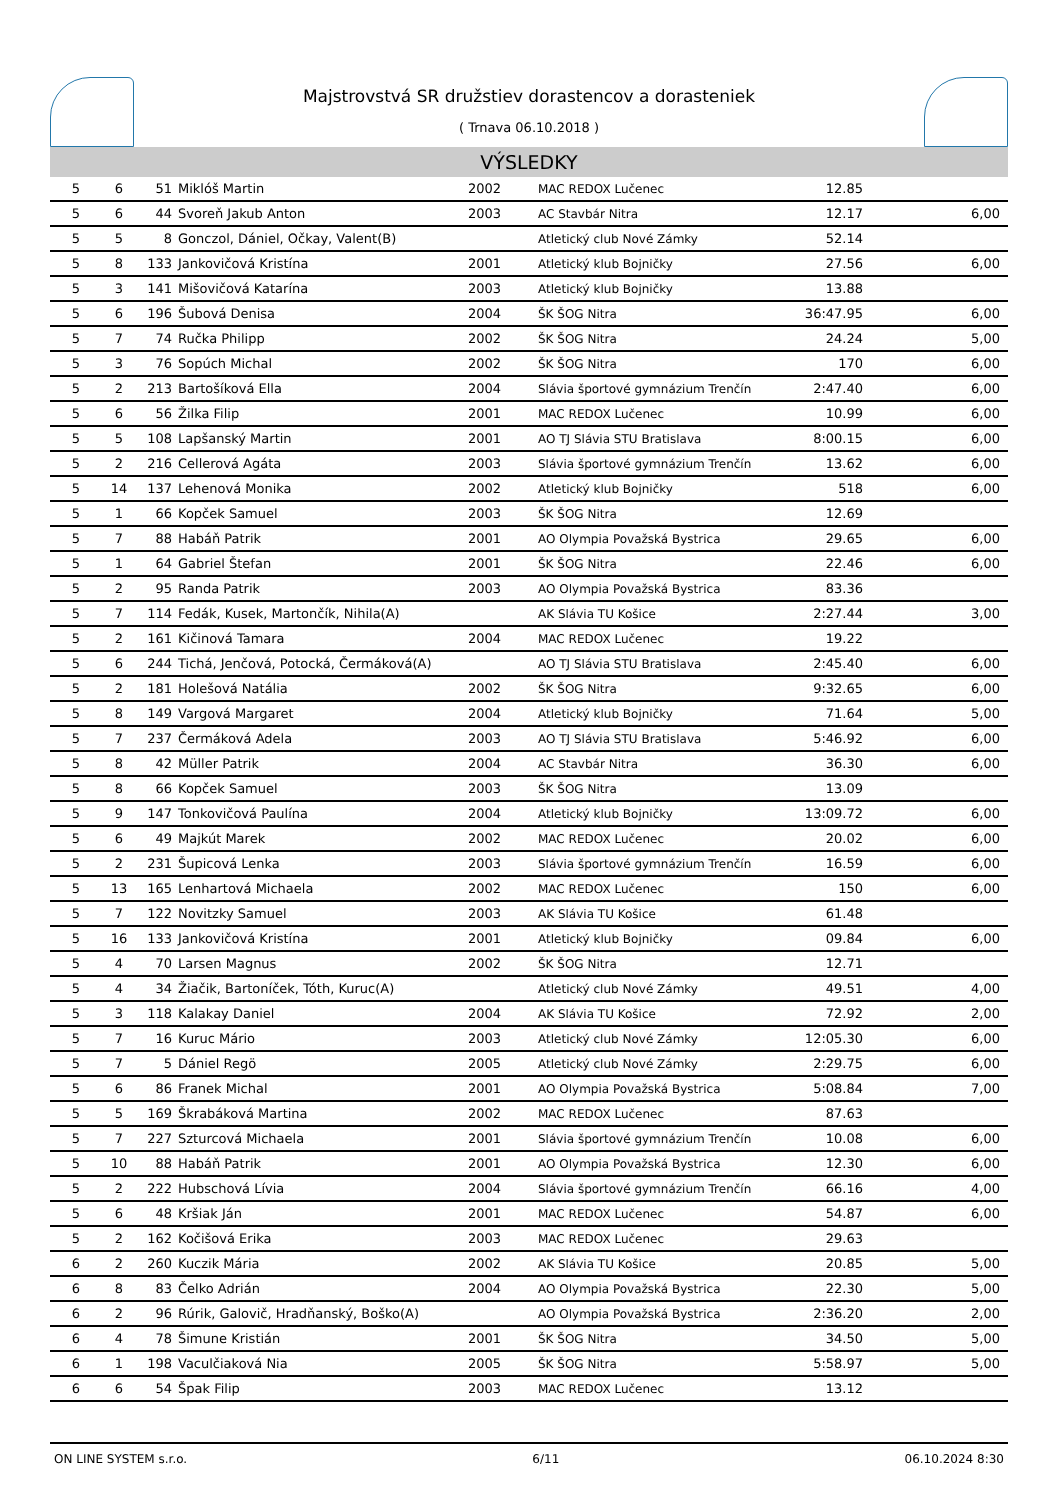Majstrovstvá SR družstiev dorastencov a dorasteniek
( Trnava 06.10.2018 )
VÝSLEDKY
| 5 | 6 | 51 | Miklóš Martin | 2002 | MAC REDOX Lučenec | 12.85 | |
| 5 | 6 | 44 | Svoreň Jakub Anton | 2003 | AC Stavbár Nitra | 12.17 | 6,00 |
| 5 | 5 | 8 | Gonczol, Dániel, Očkay, Valent(B) | | Atletický club Nové Zámky | 52.14 | |
| 5 | 8 | 133 | Jankovičová Kristína | 2001 | Atletický klub Bojničky | 27.56 | 6,00 |
| 5 | 3 | 141 | Mišovičová Katarína | 2003 | Atletický klub Bojničky | 13.88 | |
| 5 | 6 | 196 | Šubová Denisa | 2004 | ŠK ŠOG Nitra | 36:47.95 | 6,00 |
| 5 | 7 | 74 | Ručka Philipp | 2002 | ŠK ŠOG Nitra | 24.24 | 5,00 |
| 5 | 3 | 76 | Sopúch Michal | 2002 | ŠK ŠOG Nitra | 170 | 6,00 |
| 5 | 2 | 213 | Bartošíková Ella | 2004 | Slávia športové gymnázium Trenčín | 2:47.40 | 6,00 |
| 5 | 6 | 56 | Žilka Filip | 2001 | MAC REDOX Lučenec | 10.99 | 6,00 |
| 5 | 5 | 108 | Lapšanský Martin | 2001 | AO TJ Slávia STU Bratislava | 8:00.15 | 6,00 |
| 5 | 2 | 216 | Cellerová Agáta | 2003 | Slávia športové gymnázium Trenčín | 13.62 | 6,00 |
| 5 | 14 | 137 | Lehenová Monika | 2002 | Atletický klub Bojničky | 518 | 6,00 |
| 5 | 1 | 66 | Kopček Samuel | 2003 | ŠK ŠOG Nitra | 12.69 | |
| 5 | 7 | 88 | Habáň Patrik | 2001 | AO Olympia Považská Bystrica | 29.65 | 6,00 |
| 5 | 1 | 64 | Gabriel Štefan | 2001 | ŠK ŠOG Nitra | 22.46 | 6,00 |
| 5 | 2 | 95 | Randa Patrik | 2003 | AO Olympia Považská Bystrica | 83.36 | |
| 5 | 7 | 114 | Fedák, Kusek, Martončík, Nihila(A) | | AK Slávia TU Košice | 2:27.44 | 3,00 |
| 5 | 2 | 161 | Kičinová Tamara | 2004 | MAC REDOX Lučenec | 19.22 | |
| 5 | 6 | 244 | Tichá, Jenčová, Potocká, Čermáková(A) | | AO TJ Slávia STU Bratislava | 2:45.40 | 6,00 |
| 5 | 2 | 181 | Holešová Natália | 2002 | ŠK ŠOG Nitra | 9:32.65 | 6,00 |
| 5 | 8 | 149 | Vargová Margaret | 2004 | Atletický klub Bojničky | 71.64 | 5,00 |
| 5 | 7 | 237 | Čermáková Adela | 2003 | AO TJ Slávia STU Bratislava | 5:46.92 | 6,00 |
| 5 | 8 | 42 | Müller Patrik | 2004 | AC Stavbár Nitra | 36.30 | 6,00 |
| 5 | 8 | 66 | Kopček Samuel | 2003 | ŠK ŠOG Nitra | 13.09 | |
| 5 | 9 | 147 | Tonkovičová Paulína | 2004 | Atletický klub Bojničky | 13:09.72 | 6,00 |
| 5 | 6 | 49 | Majkút Marek | 2002 | MAC REDOX Lučenec | 20.02 | 6,00 |
| 5 | 2 | 231 | Šupicová Lenka | 2003 | Slávia športové gymnázium Trenčín | 16.59 | 6,00 |
| 5 | 13 | 165 | Lenhartová Michaela | 2002 | MAC REDOX Lučenec | 150 | 6,00 |
| 5 | 7 | 122 | Novitzky Samuel | 2003 | AK Slávia TU Košice | 61.48 | |
| 5 | 16 | 133 | Jankovičová Kristína | 2001 | Atletický klub Bojničky | 09.84 | 6,00 |
| 5 | 4 | 70 | Larsen Magnus | 2002 | ŠK ŠOG Nitra | 12.71 | |
| 5 | 4 | 34 | Žiačik, Bartoníček, Tóth, Kuruc(A) | | Atletický club Nové Zámky | 49.51 | 4,00 |
| 5 | 3 | 118 | Kalakay Daniel | 2004 | AK Slávia TU Košice | 72.92 | 2,00 |
| 5 | 7 | 16 | Kuruc Mário | 2003 | Atletický club Nové Zámky | 12:05.30 | 6,00 |
| 5 | 7 | 5 | Dániel Regö | 2005 | Atletický club Nové Zámky | 2:29.75 | 6,00 |
| 5 | 6 | 86 | Franek Michal | 2001 | AO Olympia Považská Bystrica | 5:08.84 | 7,00 |
| 5 | 5 | 169 | Škrabáková Martina | 2002 | MAC REDOX Lučenec | 87.63 | |
| 5 | 7 | 227 | Szturcová Michaela | 2001 | Slávia športové gymnázium Trenčín | 10.08 | 6,00 |
| 5 | 10 | 88 | Habáň Patrik | 2001 | AO Olympia Považská Bystrica | 12.30 | 6,00 |
| 5 | 2 | 222 | Hubschová Lívia | 2004 | Slávia športové gymnázium Trenčín | 66.16 | 4,00 |
| 5 | 6 | 48 | Kršiak Ján | 2001 | MAC REDOX Lučenec | 54.87 | 6,00 |
| 5 | 2 | 162 | Kočišová Erika | 2003 | MAC REDOX Lučenec | 29.63 | |
| 6 | 2 | 260 | Kuczik Mária | 2002 | AK Slávia TU Košice | 20.85 | 5,00 |
| 6 | 8 | 83 | Čelko Adrián | 2004 | AO Olympia Považská Bystrica | 22.30 | 5,00 |
| 6 | 2 | 96 | Rúrik, Galovič, Hradňanský, Boško(A) | | AO Olympia Považská Bystrica | 2:36.20 | 2,00 |
| 6 | 4 | 78 | Šimune Kristián | 2001 | ŠK ŠOG Nitra | 34.50 | 5,00 |
| 6 | 1 | 198 | Vaculčiaková Nia | 2005 | ŠK ŠOG Nitra | 5:58.97 | 5,00 |
| 6 | 6 | 54 | Špak Filip | 2003 | MAC REDOX Lučenec | 13.12 | |
ON LINE SYSTEM s.r.o. 6/11 06.10.2024 8:30